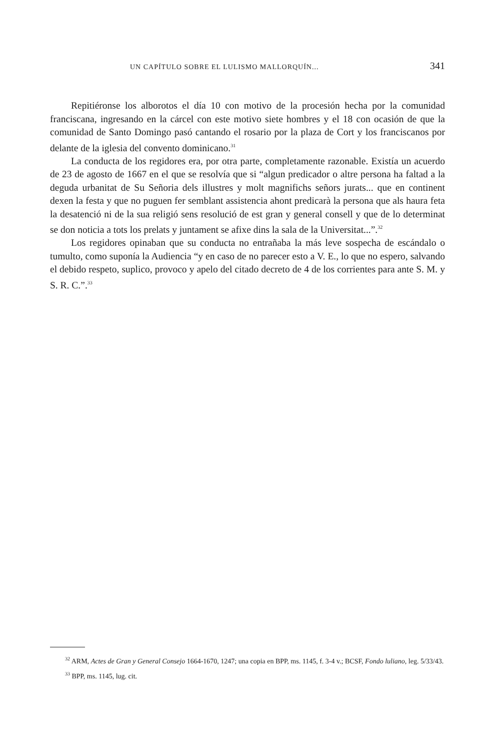UN CAPÍTULO SOBRE EL LULISMO MALLORQUÍN... 341
Repitiéronse los alborotos el día 10 con motivo de la procesión hecha por la comunidad franciscana, ingresando en la cárcel con este motivo siete hombres y el 18 con ocasión de que la comunidad de Santo Domingo pasó cantando el rosario por la plaza de Cort y los franciscanos por delante de la iglesia del convento dominicano.<sup>31</sup>
La conducta de los regidores era, por otra parte, completamente razonable. Existía un acuerdo de 23 de agosto de 1667 en el que se resolvía que si “algun predicador o altre persona ha faltad a la deguda urbanitat de Su Señoria dels illustres y molt magnifichs señors jurats... que en continent dexen la festa y que no puguen fer semblant assistencia ahont predicarà la persona que als haura feta la desatenció ni de la sua religió sens resolució de est gran y general consell y que de lo determinat se don noticia a tots los prelats y juntament se afixe dins la sala de la Universitat...”.<sup>32</sup>
Los regidores opinaban que su conducta no entrañaba la más leve sospecha de escándalo o tumulto, como suponía la Audiencia “y en caso de no parecer esto a V. E., lo que no espero, salvando el debido respeto, suplico, provoco y apelo del citado decreto de 4 de los corrientes para ante S. M. y S. R. C.”.<sup>33</sup>
<sup>32</sup> ARM, Actes de Gran y General Consejo 1664-1670, 1247; una copia en BPP, ms. 1145, f. 3-4 v.; BCSF, Fondo luliano, leg. 5/33/43.
<sup>33</sup> BPP, ms. 1145, lug. cit.